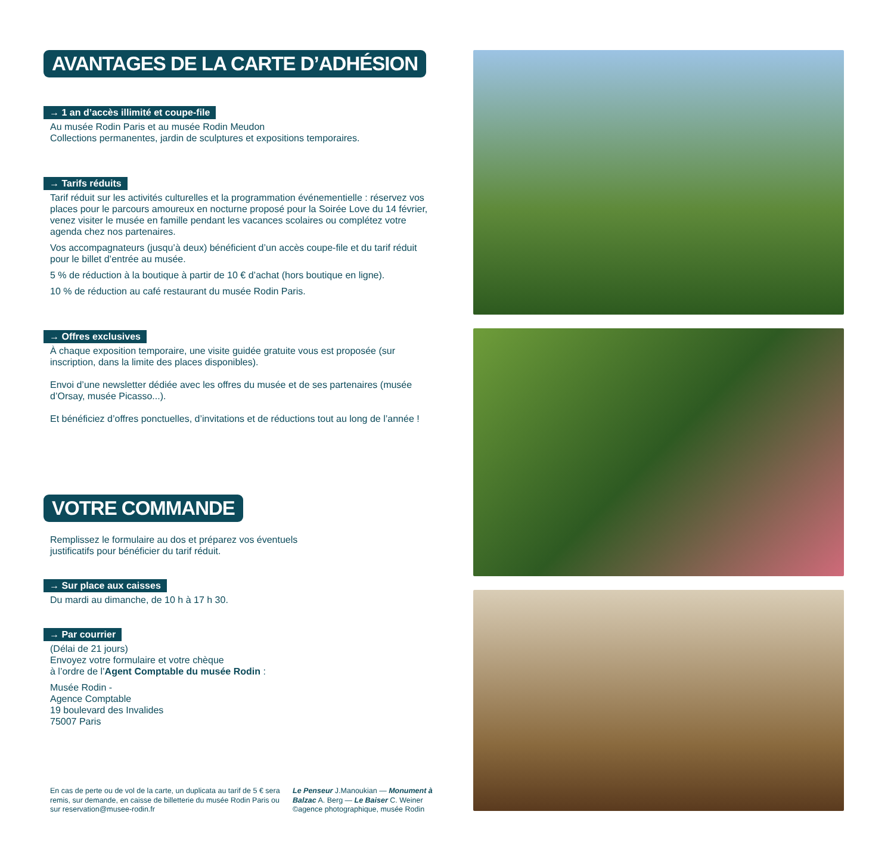AVANTAGES DE LA CARTE D’ADHÉSION
→ 1 an d’accès illimité et coupe-file
Au musée Rodin Paris et au musée Rodin Meudon
Collections permanentes, jardin de sculptures et expositions temporaires.
→ Tarifs réduits
Tarif réduit sur les activités culturelles et la programmation événementielle : réservez vos places pour le parcours amoureux en nocturne proposé pour la Soirée Love du 14 février, venez visiter le musée en famille pendant les vacances scolaires ou complétez votre agenda chez nos partenaires.
Vos accompagnateurs (jusqu’à deux) bénéficient d’un accès coupe-file et du tarif réduit pour le billet d’entrée au musée.
5 % de réduction à la boutique à partir de 10 € d’achat (hors boutique en ligne).
10 % de réduction au café restaurant du musée Rodin Paris.
→ Offres exclusives
À chaque exposition temporaire, une visite guidée gratuite vous est proposée (sur inscription, dans la limite des places disponibles).
Envoi d’une newsletter dédiée avec les offres du musée et de ses partenaires (musée d’Orsay, musée Picasso...).
Et bénéficiez d’offres ponctuelles, d’invitations et de réductions tout au long de l’année !
VOTRE COMMANDE
Remplissez le formulaire au dos et préparez vos éventuels
justificatifs pour bénéficier du tarif réduit.
→ Sur place aux caisses
Du mardi au dimanche, de 10 h à 17 h 30.
→ Par courrier
(Délai de 21 jours)
Envoyez votre formulaire et votre chèque
à l’ordre de l’Agent Comptable du musée Rodin :
Musée Rodin -
Agence Comptable
19 boulevard des Invalides
75007 Paris
En cas de perte ou de vol de la carte, un duplicata au tarif de 5 € sera remis, sur demande, en caisse de billetterie du musée Rodin Paris ou sur reservation@musee-rodin.fr
Le Penseur J.Manoukian — Monument à Balzac A. Berg — Le Baiser C. Weiner ©agence photographique, musée Rodin